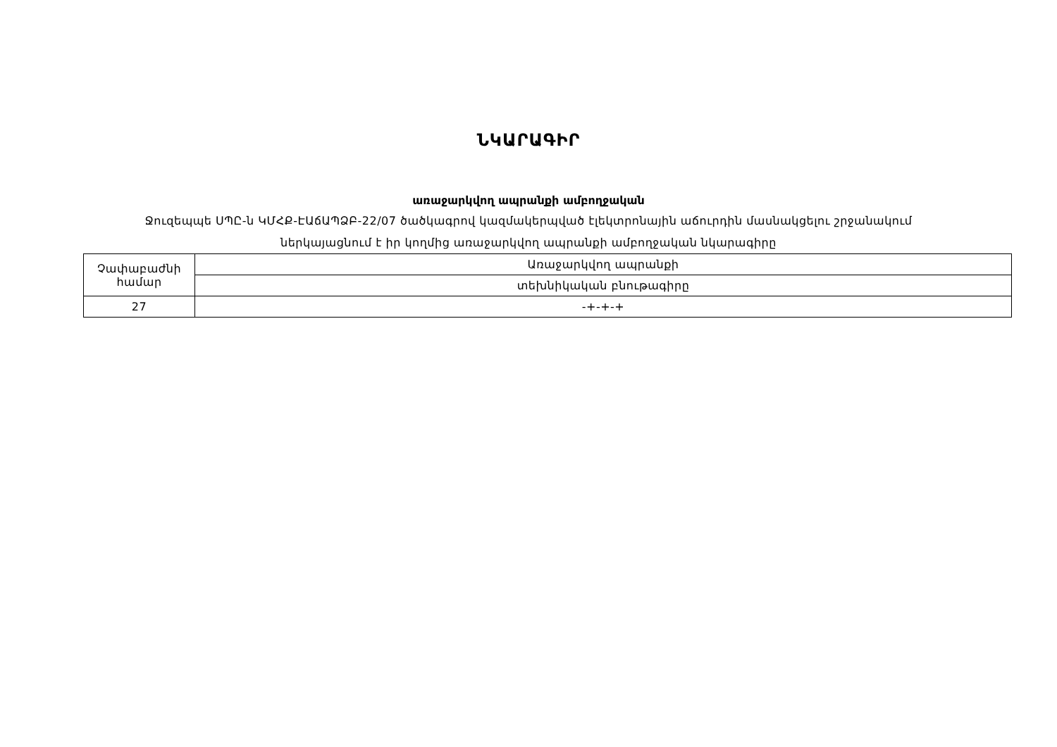ՆԿԱՐԱԳԻՐ
առաջարկվող ապրանքի ամբողջական
Ջուզեպպե ՍՊԸ-ն ԿՄՀՔ-ԷԱճԱՊՁԲ-22/07 ծածկագրով կազմակերպված էլեկտրոնային աճուրդին մասնակցելու շրջանակում
ներկայացնում է իր կողմից առաջարկվող ապրանքի ամբողջական նկարագիրը
| Չափաբաժնի համար | Առաջարկվող ապրանքի |
| | տեխնիկական բնութագիրը |
| 27 | -+-+-+ |